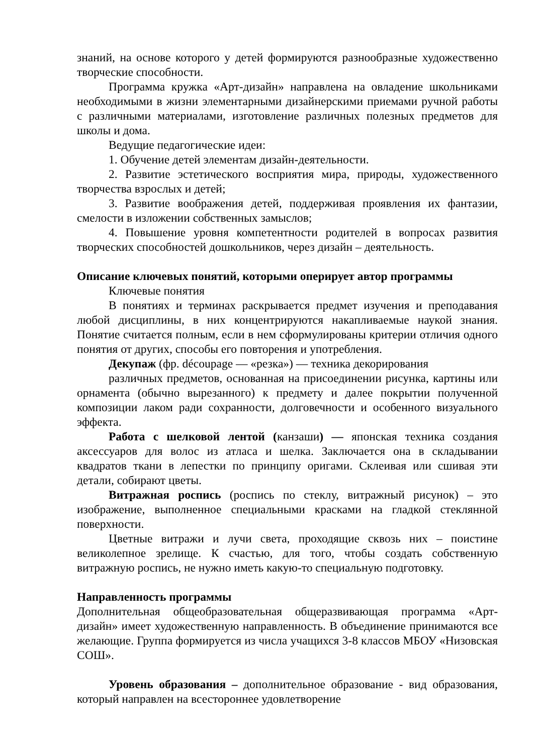знаний, на основе которого у детей формируются разнообразные художественно творческие способности.
Программа кружка «Арт-дизайн» направлена на овладение школьниками необходимыми в жизни элементарными дизайнерскими приемами ручной работы с различными материалами, изготовление различных полезных предметов для школы и дома.
Ведущие педагогические идеи:
1. Обучение детей элементам дизайн-деятельности.
2. Развитие эстетического восприятия мира, природы, художественного творчества взрослых и детей;
3. Развитие воображения детей, поддерживая проявления их фантазии, смелости в изложении собственных замыслов;
4. Повышение уровня компетентности родителей в вопросах развития творческих способностей дошкольников, через дизайн – деятельность.
Описание ключевых понятий, которыми оперирует автор программы
Ключевые понятия
В понятиях и терминах раскрывается предмет изучения и преподавания любой дисциплины, в них концентрируются накапливаемые наукой знания. Понятие считается полным, если в нем сформулированы критерии отличия одного понятия от других, способы его повторения и употребления.
Декупаж (фр. découpage — «резка») — техника декорирования
различных предметов, основанная на присоединении рисунка, картины или орнамента (обычно вырезанного) к предмету и далее покрытии полученной композиции лаком ради сохранности, долговечности и особенного визуального эффекта.
Работа с шелковой лентой (канзаши) — японская техника создания аксессуаров для волос из атласа и шелка. Заключается она в складывании квадратов ткани в лепестки по принципу оригами. Склеивая или сшивая эти детали, собирают цветы.
Витражная роспись (роспись по стеклу, витражный рисунок) – это изображение, выполненное специальными красками на гладкой стеклянной поверхности.
Цветные витражи и лучи света, проходящие сквозь них – поистине великолепное зрелище. К счастью, для того, чтобы создать собственную витражную роспись, не нужно иметь какую-то специальную подготовку.
Направленность программы
Дополнительная общеобразовательная общеразвивающая программа «Арт-дизайн» имеет художественную направленность. В объединение принимаются все желающие. Группа формируется из числа учащихся 3-8 классов МБОУ «Низовская СОШ».
Уровень образования – дополнительное образование - вид образования, который направлен на всестороннее удовлетворение